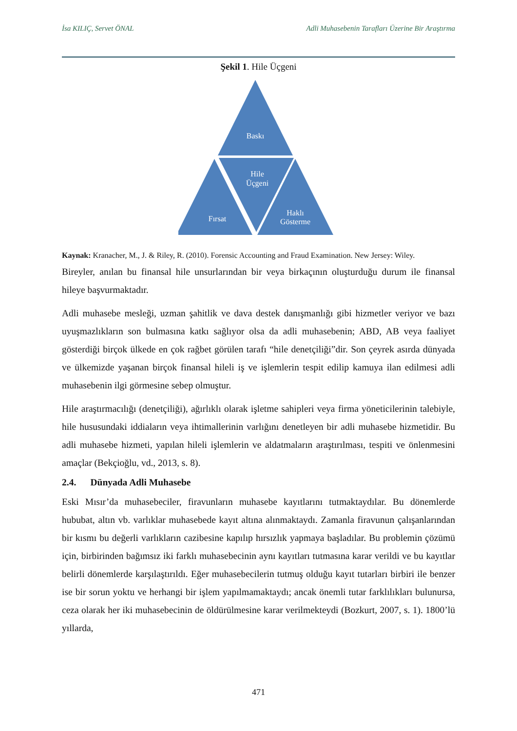İsa KILIÇ, Servet ÖNAL Adli Muhasebenin Tarafları Üzerine Bir Araştırma
Şekil 1. Hile Üçgeni
Baskı
Hile
Üçgeni
Fırsat
Haklı
Gösterme
Kaynak: Kranacher, M., J. & Riley, R. (2010). Forensic Accounting and Fraud Examination. New Jersey: Wiley.
Bireyler, anılan bu finansal hile unsurlarından bir veya birkaçının oluşturduğu durum ile finansal hileye başvurmaktadır.
Adli muhasebe mesleği, uzman şahitlik ve dava destek danışmanlığı gibi hizmetler veriyor ve bazı uyuşmazlıkların son bulmasına katkı sağlıyor olsa da adli muhasebenin; ABD, AB veya faaliyet gösterdiği birçok ülkede en çok rağbet görülen tarafı “hile denetçiliği”dir. Son çeyrek asırda dünyada ve ülkemizde yaşanan birçok finansal hileli iş ve işlemlerin tespit edilip kamuya ilan edilmesi adli muhasebenin ilgi görmesine sebep olmuştur.
Hile araştırmacılığı (denetçiliği), ağırlıklı olarak işletme sahipleri veya firma yöneticilerinin talebiyle, hile hususundaki iddiaların veya ihtimallerinin varlığını denetleyen bir adli muhasebe hizmetidir. Bu adli muhasebe hizmeti, yapılan hileli işlemlerin ve aldatmaların araştırılması, tespiti ve önlenmesini amaçlar (Bekçioğlu, vd., 2013, s. 8).
2.4. Dünyada Adli Muhasebe
Eski Mısır’da muhasebeciler, firavunların muhasebe kayıtlarını tutmaktaydılar. Bu dönemlerde hububat, altın vb. varlıklar muhasebede kayıt altına alınmaktaydı. Zamanla firavunun çalışanlarından bir kısmı bu değerli varlıkların cazibesine kapılıp hırsızlık yapmaya başladılar. Bu problemin çözümü için, birbirinden bağımsız iki farklı muhasebecinin aynı kayıtları tutmasına karar verildi ve bu kayıtlar belirli dönemlerde karşılaştırıldı. Eğer muhasebecilerin tutmuş olduğu kayıt tutarları birbiri ile benzer ise bir sorun yoktu ve herhangi bir işlem yapılmamaktaydı; ancak önemli tutar farklılıkları bulunursa, ceza olarak her iki muhasebecinin de öldürülmesine karar verilmekteydi (Bozkurt, 2007, s. 1). 1800’lü yıllarda,
471